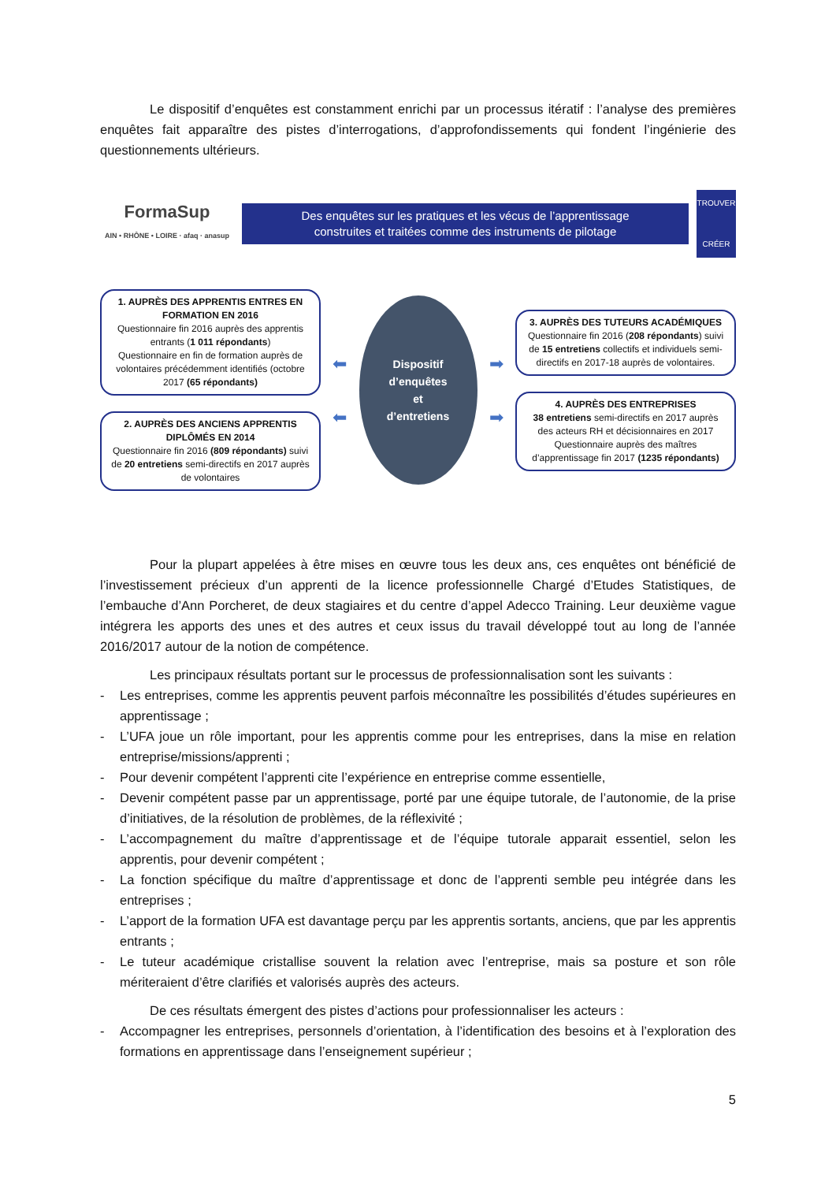Le dispositif d’enquêtes est constamment enrichi par un processus itératif : l’analyse des premières enquêtes fait apparaître des pistes d’interrogations, d’approfondissements qui fondent l’ingénierie des questionnements ultérieurs.
FormaSup
AIN • RHÔNE • LOIRE · afaq · anasup
Des enquêtes sur les pratiques et les vécus de l’apprentissage construites et traitées comme des instruments de pilotage
TROUVER
CRÉER
1. AUPRÈS DES APPRENTIS ENTRES EN FORMATION EN 2016
Questionnaire fin 2016 auprès des apprentis entrants (1 011 répondants)
Questionnaire en fin de formation auprès de volontaires précédemment identifiés (octobre 2017 (65 répondants)
2. AUPRÈS DES ANCIENS APPRENTIS DIPLÔMÉS EN 2014
Questionnaire fin 2016 (809 répondants) suivi de 20 entretiens semi-directifs en 2017 auprès de volontaires
⬅
⬅
Dispositif
d’enquêtes
et
d’entretiens
➡
➡
3. AUPRÈS DES TUTEURS ACADÉMIQUES
Questionnaire fin 2016 (208 répondants) suivi de 15 entretiens collectifs et individuels semi-directifs en 2017-18 auprès de volontaires.
4. AUPRÈS DES ENTREPRISES
38 entretiens semi-directifs en 2017 auprès des acteurs RH et décisionnaires en 2017
Questionnaire auprès des maîtres d’apprentissage fin 2017 (1235 répondants)
Pour la plupart appelées à être mises en œuvre tous les deux ans, ces enquêtes ont bénéficié de l’investissement précieux d’un apprenti de la licence professionnelle Chargé d’Etudes Statistiques, de l’embauche d’Ann Porcheret, de deux stagiaires et du centre d’appel Adecco Training. Leur deuxième vague intégrera les apports des unes et des autres et ceux issus du travail développé tout au long de l’année 2016/2017 autour de la notion de compétence.
Les principaux résultats portant sur le processus de professionnalisation sont les suivants :
- Les entreprises, comme les apprentis peuvent parfois méconnaître les possibilités d’études supérieures en apprentissage ;
- L’UFA joue un rôle important, pour les apprentis comme pour les entreprises, dans la mise en relation entreprise/missions/apprenti ;
- Pour devenir compétent l’apprenti cite l’expérience en entreprise comme essentielle,
- Devenir compétent passe par un apprentissage, porté par une équipe tutorale, de l’autonomie, de la prise d’initiatives, de la résolution de problèmes, de la réflexivité ;
- L’accompagnement du maître d’apprentissage et de l’équipe tutorale apparait essentiel, selon les apprentis, pour devenir compétent ;
- La fonction spécifique du maître d’apprentissage et donc de l’apprenti semble peu intégrée dans les entreprises ;
- L’apport de la formation UFA est davantage perçu par les apprentis sortants, anciens, que par les apprentis entrants ;
- Le tuteur académique cristallise souvent la relation avec l’entreprise, mais sa posture et son rôle mériteraient d’être clarifiés et valorisés auprès des acteurs.
De ces résultats émergent des pistes d’actions pour professionnaliser les acteurs :
- Accompagner les entreprises, personnels d’orientation, à l’identification des besoins et à l’exploration des formations en apprentissage dans l’enseignement supérieur ;
5